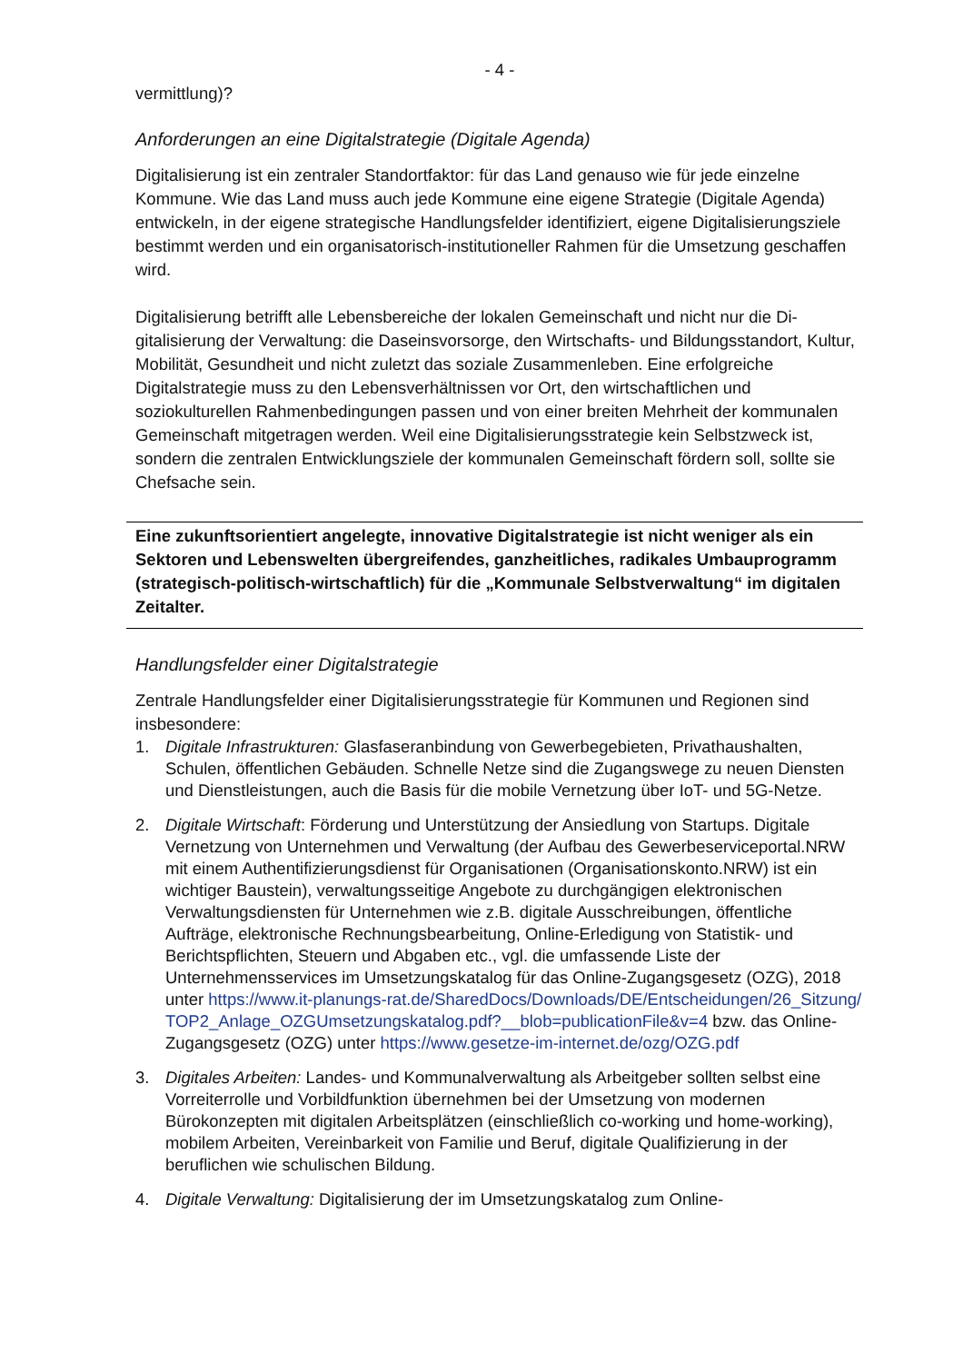- 4 -
vermittlung)?
Anforderungen an eine Digitalstrategie (Digitale Agenda)
Digitalisierung ist ein zentraler Standortfaktor: für das Land genauso wie für jede einzelne Kommune. Wie das Land muss auch jede Kommune eine eigene Strategie (Digitale Agenda) entwickeln, in der eigene strategische Handlungsfelder identifiziert, eigene Digita­lisierungsziele bestimmt werden und ein organisatorisch-institutioneller Rahmen für die Umsetzung geschaffen wird.
Digitalisierung betrifft alle Lebensbereiche der lokalen Gemeinschaft und nicht nur die Di­gitalisierung der Verwaltung: die Daseinsvorsorge, den Wirtschafts- und Bildungsstandort, Kultur, Mobilität, Gesundheit und nicht zuletzt das soziale Zusammenleben. Eine erfolgrei­che Digitalstrategie muss zu den Lebensverhältnissen vor Ort, den wirtschaftlichen und soziokulturellen Rahmenbedingungen passen und von einer breiten Mehrheit der kommu­nalen Gemeinschaft mitgetragen werden. Weil eine Digitalisierungsstrategie kein Selbst­zweck ist, sondern die zentralen Entwicklungsziele der kommunalen Gemeinschaft fördern soll, sollte sie Chefsache sein.
Eine zukunftsorientiert angelegte, innovative Digitalstrategie ist nicht weniger als ein Sektoren und Lebenswelten übergreifendes, ganzheitliches, radikales Umbau­programm (strategisch-politisch-wirtschaftlich) für die „Kommunale Selbstverwal­tung“ im digitalen Zeitalter.
Handlungsfelder einer Digitalstrategie
Zentrale Handlungsfelder einer Digitalisierungsstrategie für Kommunen und Regionen sind insbesondere:
1. Digitale Infrastrukturen: Glasfaseranbindung von Gewerbegebieten, Privathaushalten, Schulen, öffentlichen Gebäuden. Schnelle Netze sind die Zugangswege zu neuen Diensten und Dienstleistungen, auch die Basis für die mobile Vernetzung über IoT- und 5G-Netze.
2. Digitale Wirtschaft: Förderung und Unterstützung der Ansiedlung von Startups. Digitale Vernetzung von Unternehmen und Verwaltung (der Aufbau des Gewerbeservicepor­tal.NRW mit einem Authentifizierungsdienst für Organisationen (Organisationskon­to.NRW) ist ein wichtiger Baustein), verwaltungsseitige Angebote zu durchgängigen elektronischen Verwaltungsdiensten für Unternehmen wie z.B. digitale Ausschreibun­gen, öffentliche Aufträge, elektronische Rechnungsbearbeitung, Online-Erledigung von Statistik- und Berichtspflichten, Steuern und Abgaben etc., vgl. die umfassende Liste der Unternehmensservices im Umsetzungskatalog für das Online-Zugangsgesetz (OZG), 2018 unter https://www.it-planungs-rat.de/SharedDocs/Downloads/DE/Entscheidungen/26_Sitzung/TOP2_Anlage_OZGUmsetzungskatalog.pdf?__blob=publicationFile&v=4 bzw. das Online-Zugangsgesetz (OZG) unter https://www.gesetze-im-internet.de/ozg/OZG.pdf
3. Digitales Arbeiten: Landes- und Kommunalverwaltung als Arbeitgeber sollten selbst ei­ne Vorreiterrolle und Vorbildfunktion übernehmen bei der Umsetzung von modernen Bürokonzepten mit digitalen Arbeitsplätzen (einschließlich co-working und home-working), mobilem Arbeiten, Vereinbarkeit von Familie und Beruf, digitale Qualifizie­rung in der beruflichen wie schulischen Bildung.
4. Digitale Verwaltung: Digitalisierung der im Umsetzungskatalog zum Online-